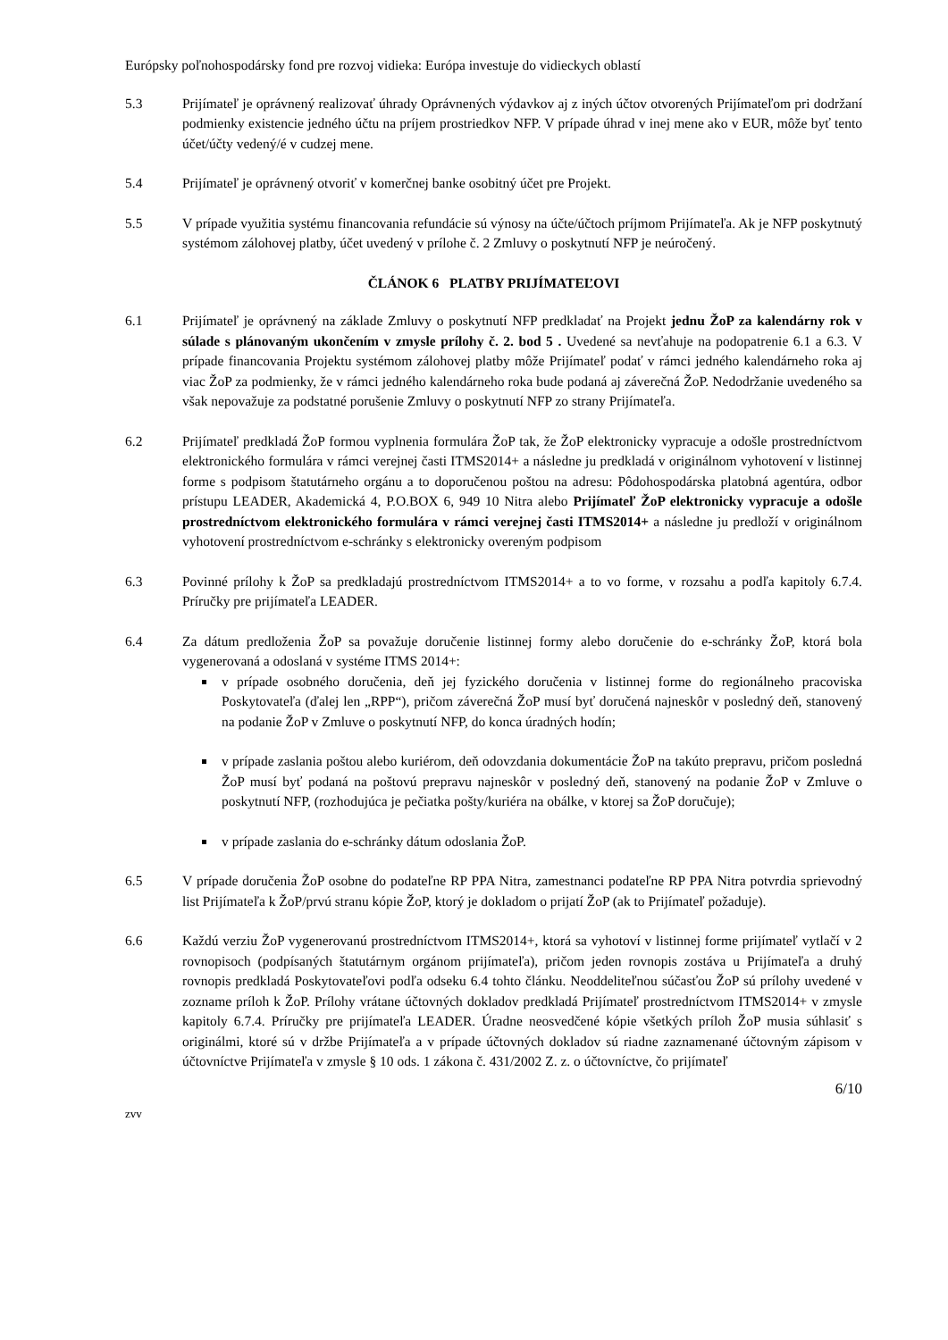Európsky poľnohospodársky fond pre rozvoj vidieka: Európa investuje do vidieckych oblastí
5.3 Prijímateľ je oprávnený realizovať úhrady Oprávnených výdavkov aj z iných účtov otvorených Prijímateľom pri dodržaní podmienky existencie jedného účtu na príjem prostriedkov NFP. V prípade úhrad v inej mene ako v EUR, môže byť tento účet/účty vedený/é v cudzej mene.
5.4 Prijímateľ je oprávnený otvoriť v komerčnej banke osobitný účet pre Projekt.
5.5 V prípade využitia systému financovania refundácie sú výnosy na účte/účtoch príjmom Prijímateľa. Ak je NFP poskytnutý systémom zálohovej platby, účet uvedený v prílohe č. 2 Zmluvy o poskytnutí NFP je neúročený.
ČLÁNOK 6 PLATBY PRIJÍMATEĽOVI
6.1 Prijímateľ je oprávnený na základe Zmluvy o poskytnutí NFP predkladať na Projekt jednu ŽoP za kalendárny rok v súlade s plánovaným ukončením v zmysle prílohy č. 2. bod 5 . Uvedené sa nevťahuje na podopatrenie 6.1 a 6.3. V prípade financovania Projektu systémom zálohovej platby môže Prijímateľ podať v rámci jedného kalendárneho roka aj viac ŽoP za podmienky, že v rámci jedného kalendárneho roka bude podaná aj záverečná ŽoP. Nedodržanie uvedeného sa však nepovažuje za podstatné porušenie Zmluvy o poskytnutí NFP zo strany Prijímateľa.
6.2 Prijímateľ predkladá ŽoP formou vyplnenia formulára ŽoP tak, že ŽoP elektronicky vypracuje a odošle prostredníctvom elektronického formulára v rámci verejnej časti ITMS2014+ a následne ju predkladá v originálnom vyhotovení v listinnej forme s podpisom štatutárneho orgánu a to doporučenou poštou na adresu: Pôdohospodárska platobná agentúra, odbor prístupu LEADER, Akademická 4, P.O.BOX 6, 949 10 Nitra alebo Prijímateľ ŽoP elektronicky vypracuje a odošle prostredníctvom elektronického formulára v rámci verejnej časti ITMS2014+ a následne ju predloží v originálnom vyhotovení prostredníctvom e-schránky s elektronicky overeným podpisom
6.3 Povinné prílohy k ŽoP sa predkladajú prostredníctvom ITMS2014+ a to vo forme, v rozsahu a podľa kapitoly 6.7.4. Príručky pre prijímateľa LEADER.
6.4 Za dátum predloženia ŽoP sa považuje doručenie listinnej formy alebo doručenie do e-schránky ŽoP, ktorá bola vygenerovaná a odoslaná v systéme ITMS 2014+:
v prípade osobného doručenia, deň jej fyzického doručenia v listinnej forme do regionálneho pracoviska Poskytovateľa (ďalej len „RPP“), pričom záverečná ŽoP musí byť doručená najneskôr v posledný deň, stanovený na podanie ŽoP v Zmluve o poskytnutí NFP, do konca úradných hodín;
v prípade zaslania poštou alebo kuriérom, deň odovzdania dokumentácie ŽoP na takúto prepravu, pričom posledná ŽoP musí byť podaná na poštovú prepravu najneskôr v posledný deň, stanovený na podanie ŽoP v Zmluve o poskytnutí NFP, (rozhodujúca je pečiatka pošty/kuriéra na obálke, v ktorej sa ŽoP doručuje);
v prípade zaslania do e-schránky dátum odoslania ŽoP.
6.5 V prípade doručenia ŽoP osobne do podateľne RP PPA Nitra, zamestnanci podateľne RP PPA Nitra potvrdia sprievodný list Prijímateľa k ŽoP/prvú stranu kópie ŽoP, ktorý je dokladom o prijatí ŽoP (ak to Prijímateľ požaduje).
6.6 Každú verziu ŽoP vygenerovanú prostredníctvom ITMS2014+, ktorá sa vyhotoví v listinnej forme prijímateľ vytlačí v 2 rovnopisoch (podpísaných štatutárnym orgánom prijímateľa), pričom jeden rovnopis zostáva u Prijímateľa a druhý rovnopis predkladá Poskytovateľovi podľa odseku 6.4 tohto článku. Neoddeliteľnou súčasťou ŽoP sú prílohy uvedené v zozname príloh k ŽoP. Prílohy vrátane účtovných dokladov predkladá Prijímateľ prostredníctvom ITMS2014+ v zmysle kapitoly 6.7.4. Príručky pre prijímateľa LEADER. Úradne neosvedčené kópie všetkých príloh ŽoP musia súhlasiť s originálmi, ktoré sú v držbe Prijímateľa a v prípade účtovných dokladov sú riadne zaznamenané účtovným zápisom v účtovníctve Prijímateľa v zmysle § 10 ods. 1 zákona č. 431/2002 Z. z. o účtovníctve, čo prijímateľ
6/10
zvv